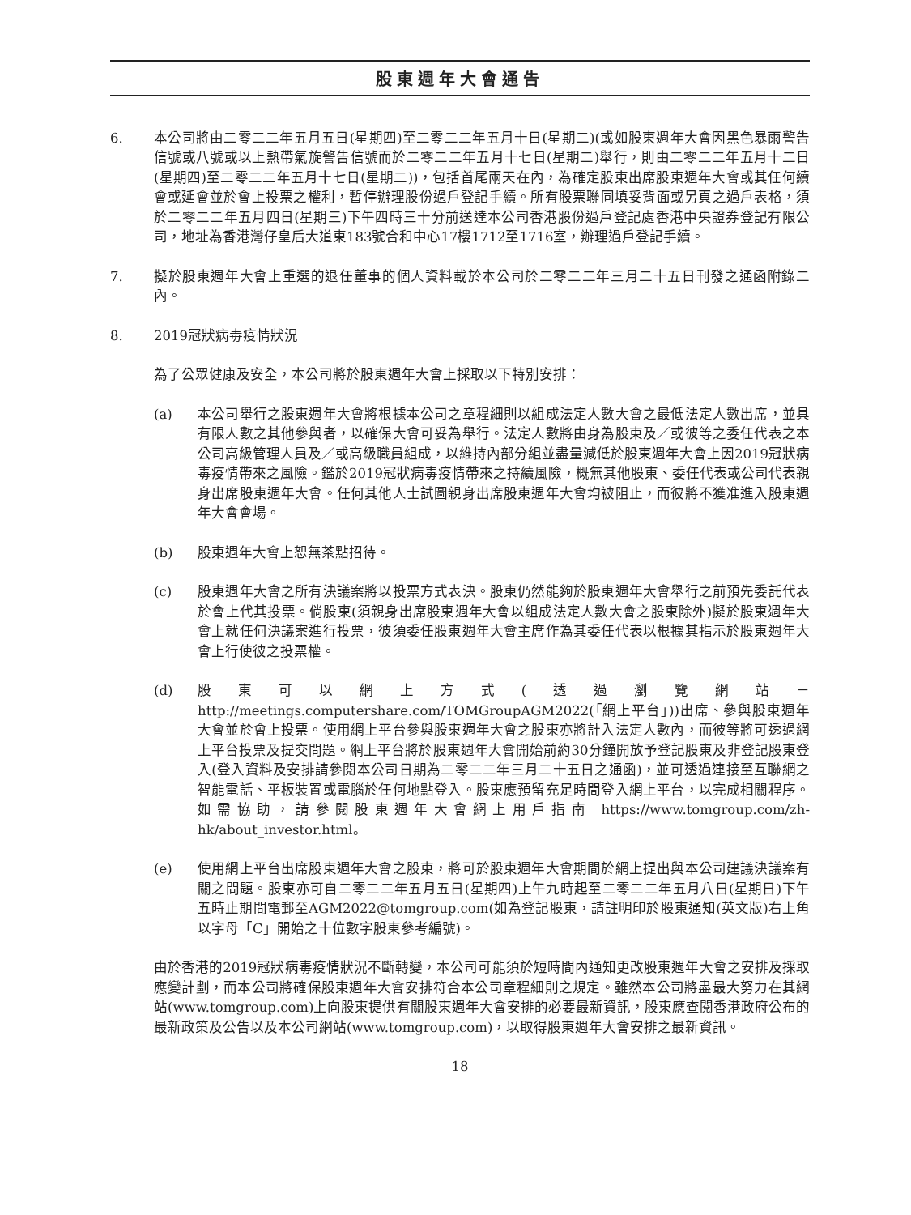股東週年大會通告
6. 本公司將由二零二二年五月五日(星期四)至二零二二年五月十日(星期二)(或如股東週年大會因黑色暴雨警告信號或八號或以上熱帶氣旋警告信號而於二零二二年五月十七日(星期二)舉行，則由二零二二年五月十二日(星期四)至二零二二年五月十七日(星期二))，包括首尾兩天在內，為確定股東出席股東週年大會或其任何續會或延會並於會上投票之權利，暫停辦理股份過戶登記手續。所有股票聯同填妥背面或另頁之過戶表格，須於二零二二年五月四日(星期三)下午四時三十分前送達本公司香港股份過戶登記處香港中央證券登記有限公司，地址為香港灣仔皇后大道東183號合和中心17樓1712至1716室，辦理過戶登記手續。
7. 擬於股東週年大會上重選的退任董事的個人資料載於本公司於二零二二年三月二十五日刊發之通函附錄二內。
8. 2019冠狀病毒疫情狀況
為了公眾健康及安全，本公司將於股東週年大會上採取以下特別安排：
(a) 本公司舉行之股東週年大會將根據本公司之章程細則以組成法定人數大會之最低法定人數出席，並具有限人數之其他參與者，以確保大會可妥為舉行。法定人數將由身為股東及／或彼等之委任代表之本公司高級管理人員及／或高級職員組成，以維持內部分組並盡量減低於股東週年大會上因2019冠狀病毒疫情帶來之風險。鑑於2019冠狀病毒疫情帶來之持續風險，概無其他股東、委任代表或公司代表親身出席股東週年大會。任何其他人士試圖親身出席股東週年大會均被阻止，而彼將不獲准進入股東週年大會會場。
(b) 股東週年大會上恕無茶點招待。
(c) 股東週年大會之所有決議案將以投票方式表決。股東仍然能夠於股東週年大會舉行之前預先委託代表於會上代其投票。倘股東(須親身出席股東週年大會以組成法定人數大會之股東除外)擬於股東週年大會上就任何決議案進行投票，彼須委任股東週年大會主席作為其委任代表以根據其指示於股東週年大會上行使彼之投票權。
(d) 股東可以網上方式(透過瀏覽網站－http://meetings.computershare.com/TOMGroupAGM2022(「網上平台」))出席、參與股東週年大會並於會上投票。使用網上平台參與股東週年大會之股東亦將計入法定人數內，而彼等將可透過網上平台投票及提交問題。網上平台將於股東週年大會開始前約30分鐘開放予登記股東及非登記股東登入(登入資料及安排請參閱本公司日期為二零二二年三月二十五日之通函)，並可透過連接至互聯網之智能電話、平板裝置或電腦於任何地點登入。股東應預留充足時間登入網上平台，以完成相關程序。如需協助，請參閱股東週年大會網上用戶指南 https://www.tomgroup.com/zh-hk/about_investor.html。
(e) 使用網上平台出席股東週年大會之股東，將可於股東週年大會期間於網上提出與本公司建議決議案有關之問題。股東亦可自二零二二年五月五日(星期四)上午九時起至二零二二年五月八日(星期日)下午五時止期間電郵至AGM2022@tomgroup.com(如為登記股東，請註明印於股東通知(英文版)右上角以字母「C」開始之十位數字股東參考編號)。
由於香港的2019冠狀病毒疫情狀況不斷轉變，本公司可能須於短時間內通知更改股東週年大會之安排及採取應變計劃，而本公司將確保股東週年大會安排符合本公司章程細則之規定。雖然本公司將盡最大努力在其網站(www.tomgroup.com)上向股東提供有關股東週年大會安排的必要最新資訊，股東應查閱香港政府公布的最新政策及公告以及本公司網站(www.tomgroup.com)，以取得股東週年大會安排之最新資訊。
18